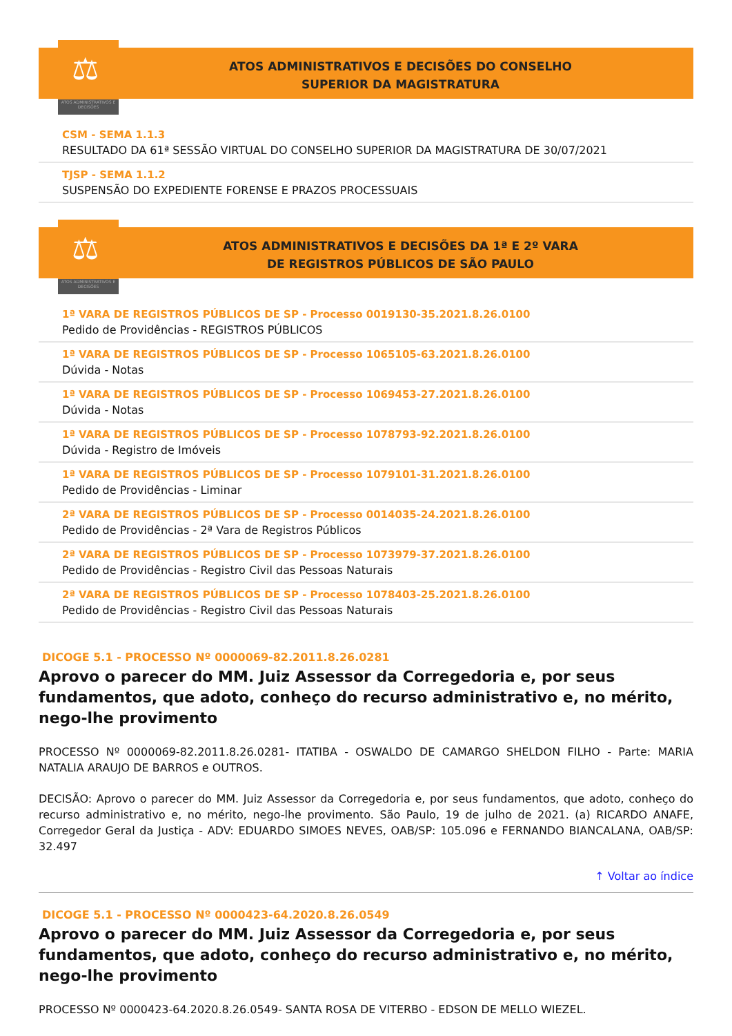⚖
ATOS ADMINISTRATIVOS E DECISÕES
ATOS ADMINISTRATIVOS E DECISÕES DO CONSELHO
SUPERIOR DA MAGISTRATURA
CSM - SEMA 1.1.3
RESULTADO DA 61ª SESSÃO VIRTUAL DO CONSELHO SUPERIOR DA MAGISTRATURA DE 30/07/2021
TJSP - SEMA 1.1.2
SUSPENSÃO DO EXPEDIENTE FORENSE E PRAZOS PROCESSUAIS
⚖
ATOS ADMINISTRATIVOS E DECISÕES
ATOS ADMINISTRATIVOS E DECISÕES DA 1ª E 2º VARA
DE REGISTROS PÚBLICOS DE SÃO PAULO
1ª VARA DE REGISTROS PÚBLICOS DE SP - Processo 0019130-35.2021.8.26.0100
Pedido de Providências - REGISTROS PÚBLICOS
1ª VARA DE REGISTROS PÚBLICOS DE SP - Processo 1065105-63.2021.8.26.0100
Dúvida - Notas
1ª VARA DE REGISTROS PÚBLICOS DE SP - Processo 1069453-27.2021.8.26.0100
Dúvida - Notas
1ª VARA DE REGISTROS PÚBLICOS DE SP - Processo 1078793-92.2021.8.26.0100
Dúvida - Registro de Imóveis
1ª VARA DE REGISTROS PÚBLICOS DE SP - Processo 1079101-31.2021.8.26.0100
Pedido de Providências - Liminar
2ª VARA DE REGISTROS PÚBLICOS DE SP - Processo 0014035-24.2021.8.26.0100
Pedido de Providências - 2ª Vara de Registros Públicos
2ª VARA DE REGISTROS PÚBLICOS DE SP - Processo 1073979-37.2021.8.26.0100
Pedido de Providências - Registro Civil das Pessoas Naturais
2ª VARA DE REGISTROS PÚBLICOS DE SP - Processo 1078403-25.2021.8.26.0100
Pedido de Providências - Registro Civil das Pessoas Naturais
DICOGE 5.1 - PROCESSO Nº 0000069-82.2011.8.26.0281
Aprovo o parecer do MM. Juiz Assessor da Corregedoria e, por seus fundamentos, que adoto, conheço do recurso administrativo e, no mérito, nego-lhe provimento
PROCESSO Nº 0000069-82.2011.8.26.0281- ITATIBA - OSWALDO DE CAMARGO SHELDON FILHO - Parte: MARIA NATALIA ARAUJO DE BARROS e OUTROS.
DECISÃO: Aprovo o parecer do MM. Juiz Assessor da Corregedoria e, por seus fundamentos, que adoto, conheço do recurso administrativo e, no mérito, nego-lhe provimento. São Paulo, 19 de julho de 2021. (a) RICARDO ANAFE, Corregedor Geral da Justiça - ADV: EDUARDO SIMOES NEVES, OAB/SP: 105.096 e FERNANDO BIANCALANA, OAB/SP: 32.497
↑ Voltar ao índice
DICOGE 5.1 - PROCESSO Nº 0000423-64.2020.8.26.0549
Aprovo o parecer do MM. Juiz Assessor da Corregedoria e, por seus fundamentos, que adoto, conheço do recurso administrativo e, no mérito, nego-lhe provimento
PROCESSO Nº 0000423-64.2020.8.26.0549- SANTA ROSA DE VITERBO - EDSON DE MELLO WIEZEL.